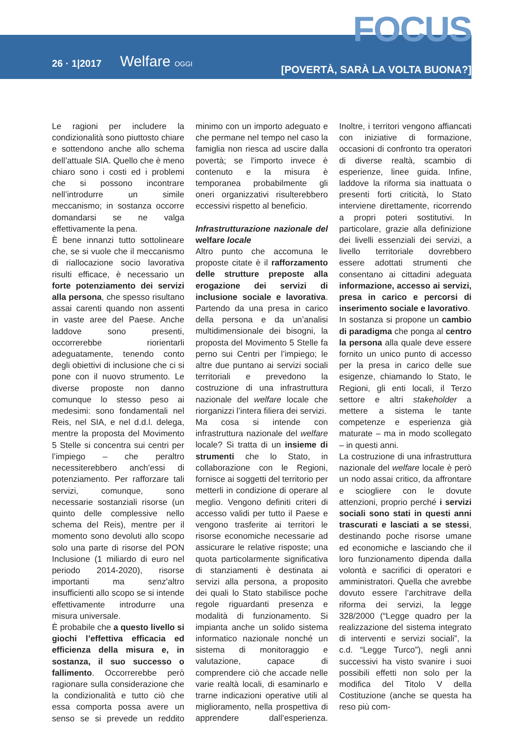FOCUS
26 · 1|2017 Welfare OGGI
[POVERTÀ, SARÀ LA VOLTA BUONA?]
Le ragioni per includere la condizionalità sono piuttosto chiare e sottendono anche allo schema dell’attuale SIA. Quello che è meno chiaro sono i costi ed i problemi che si possono incontrare nell’introdurre un simile meccanismo; in sostanza occorre domandarsi se ne valga effettivamente la pena.
È bene innanzi tutto sottolineare che, se si vuole che il meccanismo di riallocazione socio lavorativa risulti efficace, è necessario un forte potenziamento dei servizi alla persona, che spesso risultano assai carenti quando non assenti in vaste aree del Paese. Anche laddove sono presenti, occorrerebbe riorientarli adeguatamente, tenendo conto degli obiettivi di inclusione che ci si pone con il nuovo strumento. Le diverse proposte non danno comunque lo stesso peso ai medesimi: sono fondamentali nel Reis, nel SIA, e nel d.d.l. delega, mentre la proposta del Movimento 5 Stelle si concentra sui centri per l’impiego – che peraltro necessiterebbero anch’essi di potenziamento. Per rafforzare tali servizi, comunque, sono necessarie sostanziali risorse (un quinto delle complessive nello schema del Reis), mentre per il momento sono devoluti allo scopo solo una parte di risorse del PON Inclusione (1 miliardo di euro nel periodo 2014-2020), risorse importanti ma senz’altro insufficienti allo scopo se si intende effettivamente introdurre una misura universale.
È probabile che a questo livello si giochi l’effettiva efficacia ed efficienza della misura e, in sostanza, il suo successo o fallimento. Occorrerebbe però ragionare sulla considerazione che la condizionalità e tutto ciò che essa comporta possa avere un senso se si prevede un reddito minimo con un importo adeguato e che permane nel tempo nel caso la famiglia non riesca ad uscire dalla povertà; se l’importo invece è contenuto e la misura è temporanea probabilmente gli oneri organizzativi risulterebbero eccessivi rispetto al beneficio.
Infrastrutturazione nazionale del welfare locale
Altro punto che accomuna le proposte citate è il rafforzamento delle strutture preposte alla erogazione dei servizi di inclusione sociale e lavorativa. Partendo da una presa in carico della persona e da un’analisi multidimensionale dei bisogni, la proposta del Movimento 5 Stelle fa perno sui Centri per l’impiego; le altre due puntano ai servizi sociali territoriali e prevedono la costruzione di una infrastruttura nazionale del welfare locale che riorganizzi l’intera filiera dei servizi.
Ma cosa si intende con infrastruttura nazionale del welfare locale? Si tratta di un insieme di strumenti che lo Stato, in collaborazione con le Regioni, fornisce ai soggetti del territorio per metterli in condizione di operare al meglio. Vengono definiti criteri di accesso validi per tutto il Paese e vengono trasferite ai territori le risorse economiche necessarie ad assicurare le relative risposte; una quota particolarmente significativa di stanziamenti è destinata ai servizi alla persona, a proposito dei quali lo Stato stabilisce poche regole riguardanti presenza e modalità di funzionamento. Si impianta anche un solido sistema informatico nazionale nonché un sistema di monitoraggio e valutazione, capace di comprendere ciò che accade nelle varie realtà locali, di esaminarlo e trarne indicazioni operative utili al miglioramento, nella prospettiva di apprendere dall’esperienza. Inoltre, i territori vengono affiancati con iniziative di formazione, occasioni di confronto tra operatori di diverse realtà, scambio di esperienze, linee guida. Infine, laddove la riforma sia inattuata o presenti forti criticità, lo Stato interviene direttamente, ricorrendo a propri poteri sostitutivi. In particolare, grazie alla definizione dei livelli essenziali dei servizi, a livello territoriale dovrebbero essere adottati strumenti che consentano ai cittadini adeguata informazione, accesso ai servizi, presa in carico e percorsi di inserimento sociale e lavorativo.
In sostanza si propone un cambio di paradigma che ponga al centro la persona alla quale deve essere fornito un unico punto di accesso per la presa in carico delle sue esigenze, chiamando lo Stato, le Regioni, gli enti locali, il Terzo settore e altri stakeholder a mettere a sistema le tante competenze e esperienza già maturate – ma in modo scollegato – in questi anni.
La costruzione di una infrastruttura nazionale del welfare locale è però un nodo assai critico, da affrontare e sciogliere con le dovute attenzioni, proprio perché i servizi sociali sono stati in questi anni trascurati e lasciati a se stessi, destinando poche risorse umane ed economiche e lasciando che il loro funzionamento dipenda dalla volontà e sacrifici di operatori e amministratori. Quella che avrebbe dovuto essere l’architrave della riforma dei servizi, la legge 328/2000 (“Legge quadro per la realizzazione del sistema integrato di interventi e servizi sociali”, la c.d. “Legge Turco”), negli anni successivi ha visto svanire i suoi possibili effetti non solo per la modifica del Titolo V della Costituzione (anche se questa ha reso più com-